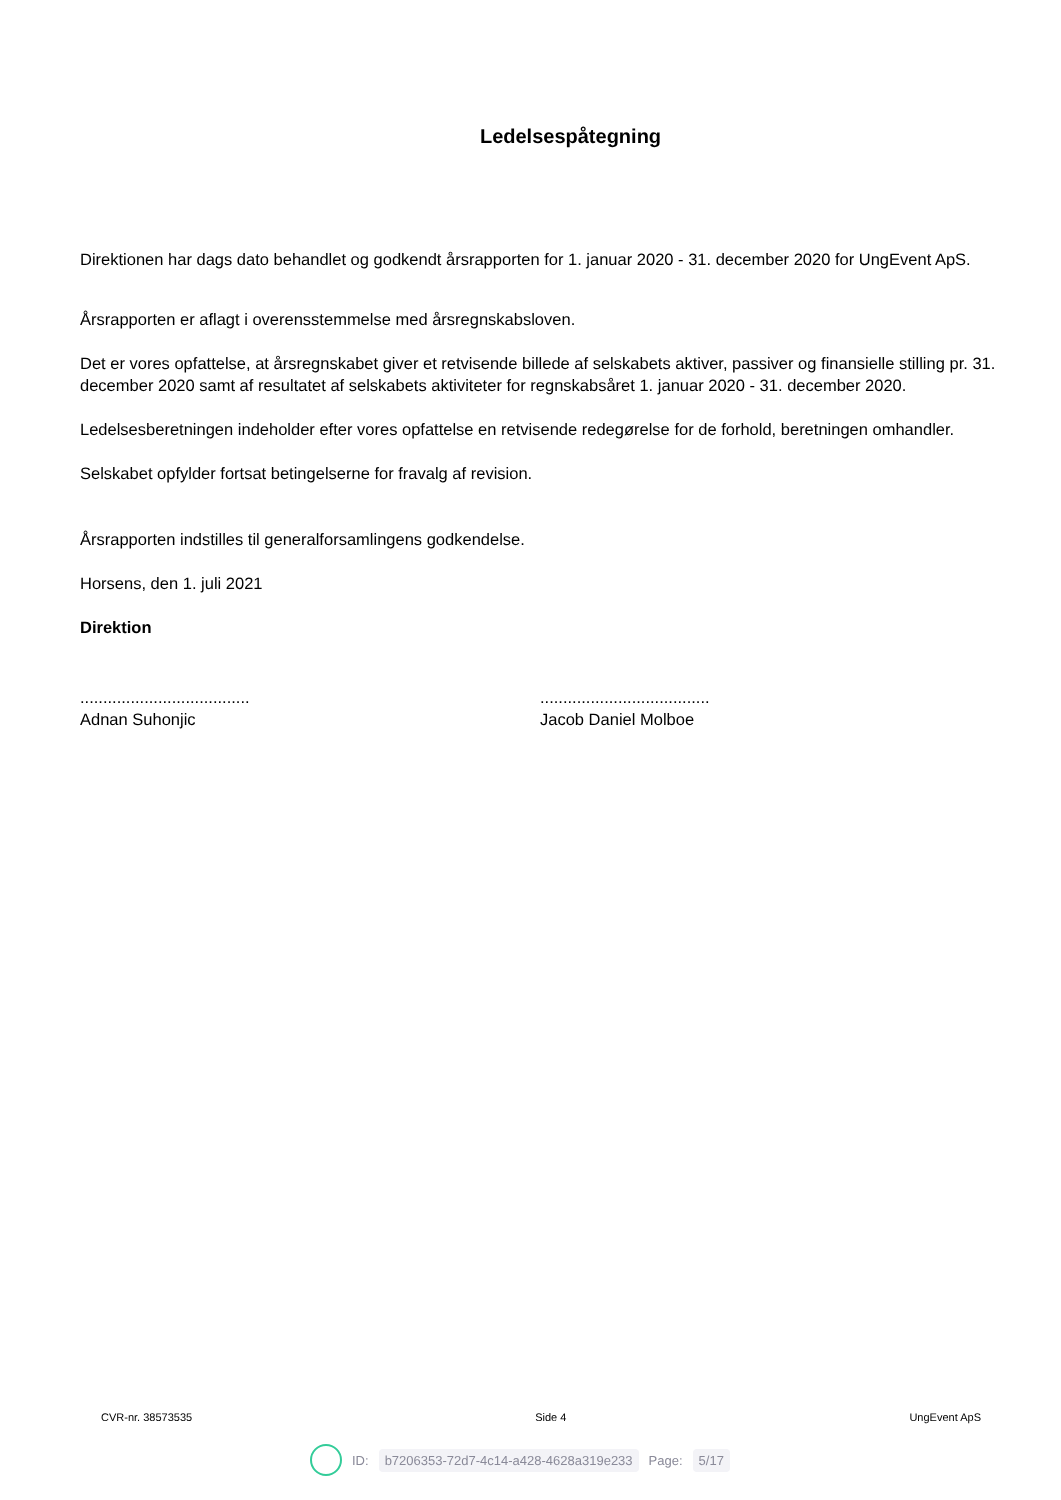Ledelsespåtegning
Direktionen har dags dato behandlet og godkendt årsrapporten for 1. januar 2020 - 31. december 2020 for UngEvent ApS.
Årsrapporten er aflagt i overensstemmelse med årsregnskabsloven.
Det er vores opfattelse, at årsregnskabet giver et retvisende billede af selskabets aktiver, passiver og finansielle stilling pr. 31. december 2020 samt af resultatet af selskabets aktiviteter for regnskabsåret 1. januar 2020 - 31. december 2020.
Ledelsesberetningen indeholder efter vores opfattelse en retvisende redegørelse for de forhold, beretningen omhandler.
Selskabet opfylder fortsat betingelserne for fravalg af revision.
Årsrapporten indstilles til generalforsamlingens godkendelse.
Horsens, den 1. juli 2021
Direktion
.....................................
Adnan Suhonjic
.....................................
Jacob Daniel Molboe
CVR-nr. 38573535 Side 4 UngEvent ApS
ID: b7206353-72d7-4c14-a428-4628a319e233 Page: 5/17